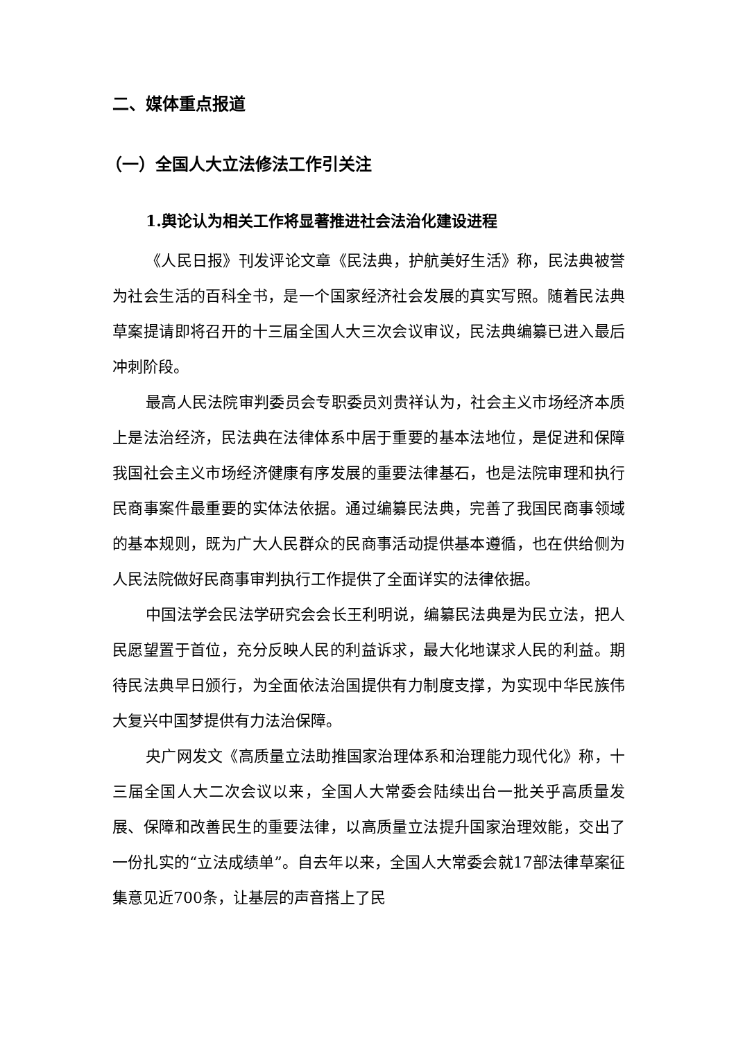二、媒体重点报道
（一）全国人大立法修法工作引关注
1.舆论认为相关工作将显著推进社会法治化建设进程
《人民日报》刊发评论文章《民法典，护航美好生活》称，民法典被誉为社会生活的百科全书，是一个国家经济社会发展的真实写照。随着民法典草案提请即将召开的十三届全国人大三次会议审议，民法典编纂已进入最后冲刺阶段。
最高人民法院审判委员会专职委员刘贵祥认为，社会主义市场经济本质上是法治经济，民法典在法律体系中居于重要的基本法地位，是促进和保障我国社会主义市场经济健康有序发展的重要法律基石，也是法院审理和执行民商事案件最重要的实体法依据。通过编纂民法典，完善了我国民商事领域的基本规则，既为广大人民群众的民商事活动提供基本遵循，也在供给侧为人民法院做好民商事审判执行工作提供了全面详实的法律依据。
中国法学会民法学研究会会长王利明说，编纂民法典是为民立法，把人民愿望置于首位，充分反映人民的利益诉求，最大化地谋求人民的利益。期待民法典早日颁行，为全面依法治国提供有力制度支撑，为实现中华民族伟大复兴中国梦提供有力法治保障。
央广网发文《高质量立法助推国家治理体系和治理能力现代化》称，十三届全国人大二次会议以来，全国人大常委会陆续出台一批关乎高质量发展、保障和改善民生的重要法律，以高质量立法提升国家治理效能，交出了一份扎实的“立法成绩单”。自去年以来，全国人大常委会就17部法律草案征集意见近700条，让基层的声音搭上了民